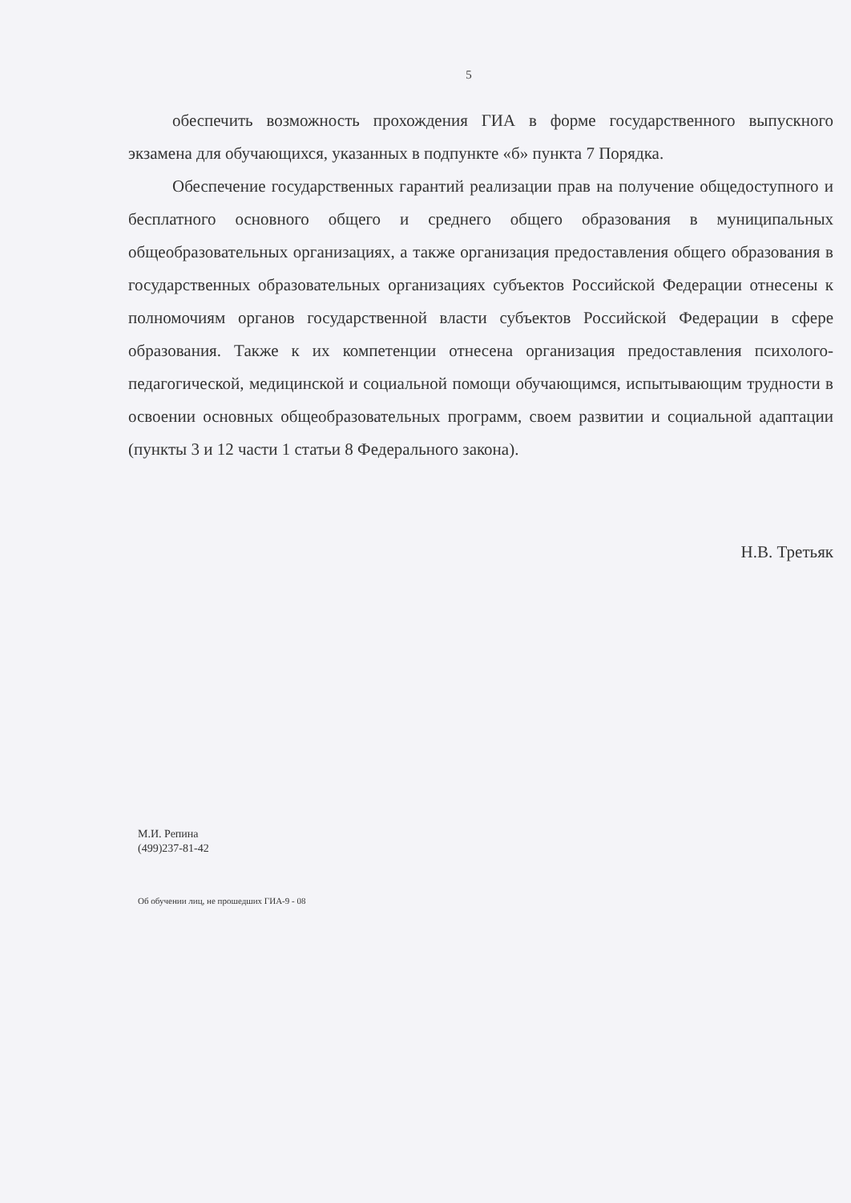5
обеспечить возможность прохождения ГИА в форме государственного выпускного экзамена для обучающихся, указанных в подпункте «б» пункта 7 Порядка.
Обеспечение государственных гарантий реализации прав на получение общедоступного и бесплатного основного общего и среднего общего образования в муниципальных общеобразовательных организациях, а также организация предоставления общего образования в государственных образовательных организациях субъектов Российской Федерации отнесены к полномочиям органов государственной власти субъектов Российской Федерации в сфере образования. Также к их компетенции отнесена организация предоставления психолого-педагогической, медицинской и социальной помощи обучающимся, испытывающим трудности в освоении основных общеобразовательных программ, своем развитии и социальной адаптации (пункты 3 и 12 части 1 статьи 8 Федерального закона).
Н.В. Третьяк
М.И. Репина
(499)237-81-42
Об обучении лиц, не прошедших ГИА-9 - 08